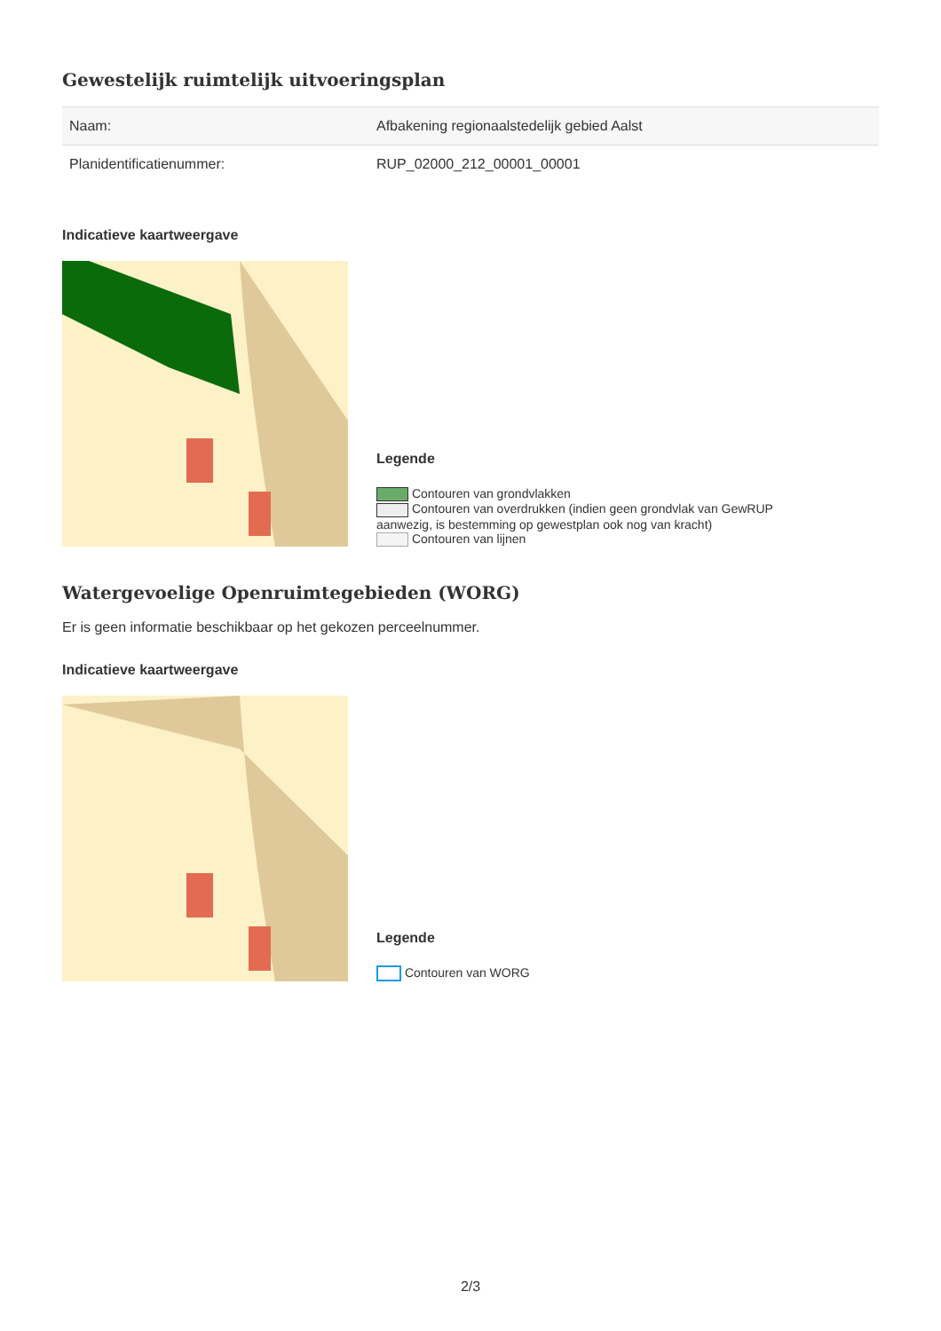Gewestelijk ruimtelijk uitvoeringsplan
| Naam: | Afbakening regionaalstedelijk gebied Aalst |
| Planidentificatienummer: | RUP_02000_212_00001_00001 |
Indicatieve kaartweergave
Legende
Contouren van grondvlakken
Contouren van overdrukken (indien geen grondvlak van GewRUP aanwezig, is bestemming op gewestplan ook nog van kracht)
Contouren van lijnen
Watergevoelige Openruimtegebieden (WORG)
Er is geen informatie beschikbaar op het gekozen perceelnummer.
Indicatieve kaartweergave
Legende
Contouren van WORG
2/3